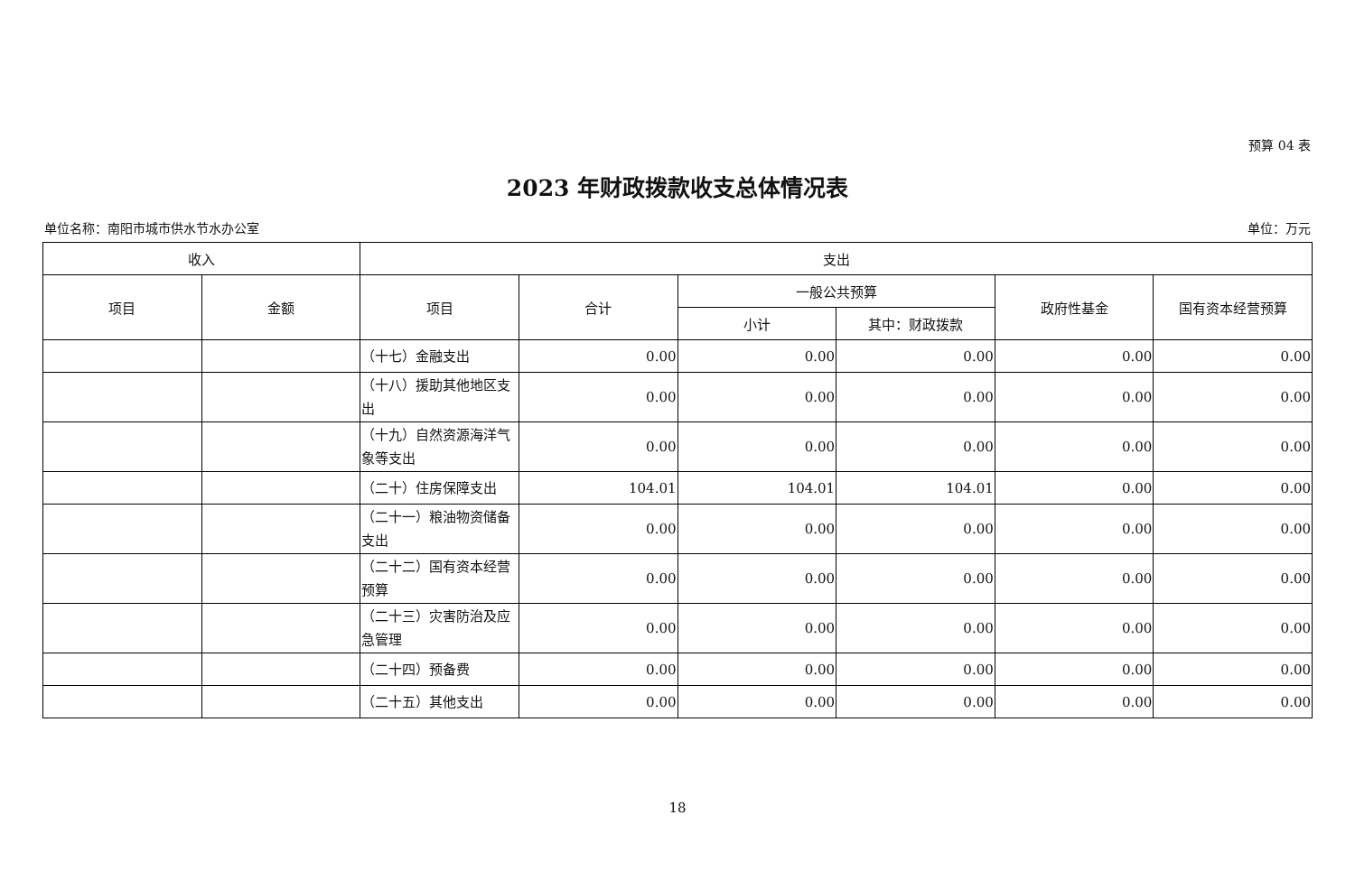预算 04 表
2023 年财政拨款收支总体情况表
单位名称：南阳市城市供水节水办公室 单位：万元
| 收入 | | 支出 | | | | | |
| --- | --- | --- | --- | --- | --- | --- | --- |
| 项目 | 金额 | 项目 | 合计 | 一般公共预算 | | 政府性基金 | 国有资本经营预算 |
| | | | | 小计 | 其中：财政拨款 | | |
| | | （十七）金融支出 | 0.00 | 0.00 | 0.00 | 0.00 | 0.00 |
| | | （十八）援助其他地区支出 | 0.00 | 0.00 | 0.00 | 0.00 | 0.00 |
| | | （十九）自然资源海洋气象等支出 | 0.00 | 0.00 | 0.00 | 0.00 | 0.00 |
| | | （二十）住房保障支出 | 104.01 | 104.01 | 104.01 | 0.00 | 0.00 |
| | | （二十一）粮油物资储备支出 | 0.00 | 0.00 | 0.00 | 0.00 | 0.00 |
| | | （二十二）国有资本经营预算 | 0.00 | 0.00 | 0.00 | 0.00 | 0.00 |
| | | （二十三）灾害防治及应急管理 | 0.00 | 0.00 | 0.00 | 0.00 | 0.00 |
| | | （二十四）预备费 | 0.00 | 0.00 | 0.00 | 0.00 | 0.00 |
| | | （二十五）其他支出 | 0.00 | 0.00 | 0.00 | 0.00 | 0.00 |
18